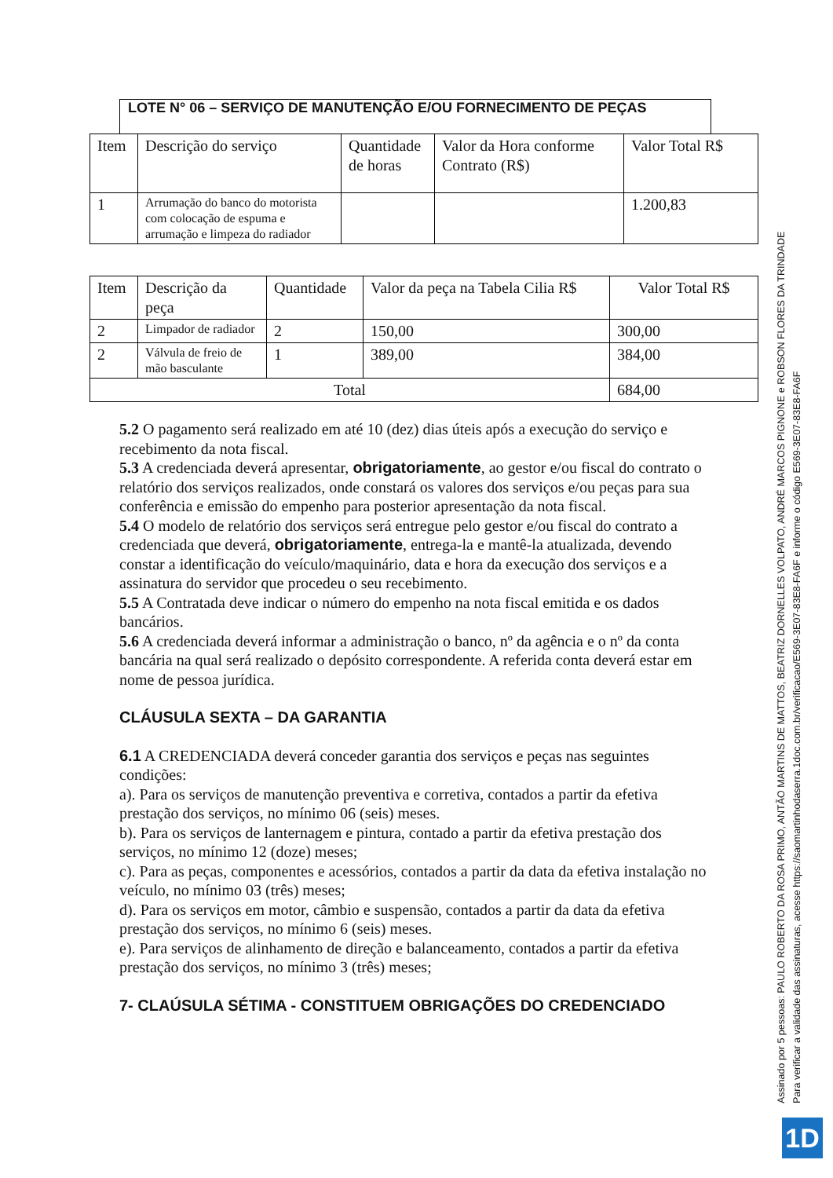LOTE N° 06 – SERVIÇO DE MANUTENÇÃO E/OU FORNECIMENTO DE PEÇAS
| Item | Descrição do serviço | Quantidade de horas | Valor da Hora conforme Contrato (R$) | Valor Total R$ |
| 1 | Arrumação do banco do motorista com colocação de espuma e arrumação e limpeza do radiador | | | 1.200,83 |
| Item | Descrição da peça | Quantidade | Valor da peça na Tabela Cilia R$ | Valor Total R$ |
| 2 | Limpador de radiador | 2 | 150,00 | 300,00 |
| 2 | Válvula de freio de mão basculante | 1 | 389,00 | 384,00 |
| Total | | | | 684,00 |
5.2 O pagamento será realizado em até 10 (dez) dias úteis após a execução do serviço e recebimento da nota fiscal.
5.3 A credenciada deverá apresentar, obrigatoriamente, ao gestor e/ou fiscal do contrato o relatório dos serviços realizados, onde constará os valores dos serviços e/ou peças para sua conferência e emissão do empenho para posterior apresentação da nota fiscal.
5.4 O modelo de relatório dos serviços será entregue pelo gestor e/ou fiscal do contrato a credenciada que deverá, obrigatoriamente, entrega-la e mantê-la atualizada, devendo constar a identificação do veículo/maquinário, data e hora da execução dos serviços e a assinatura do servidor que procedeu o seu recebimento.
5.5 A Contratada deve indicar o número do empenho na nota fiscal emitida e os dados bancários.
5.6 A credenciada deverá informar a administração o banco, nº da agência e o nº da conta bancária na qual será realizado o depósito correspondente. A referida conta deverá estar em nome de pessoa jurídica.
CLÁUSULA SEXTA – DA GARANTIA
6.1 A CREDENCIADA deverá conceder garantia dos serviços e peças nas seguintes condições:
a). Para os serviços de manutenção preventiva e corretiva, contados a partir da efetiva prestação dos serviços, no mínimo 06 (seis) meses.
b). Para os serviços de lanternagem e pintura, contado a partir da efetiva prestação dos serviços, no mínimo 12 (doze) meses;
c). Para as peças, componentes e acessórios, contados a partir da data da efetiva instalação no veículo, no mínimo 03 (três) meses;
d). Para os serviços em motor, câmbio e suspensão, contados a partir da data da efetiva prestação dos serviços, no mínimo 6 (seis) meses.
e). Para serviços de alinhamento de direção e balanceamento, contados a partir da efetiva prestação dos serviços, no mínimo 3 (três) meses;
7- CLAÚSULA SÉTIMA - CONSTITUEM OBRIGAÇÕES DO CREDENCIADO
Assinado por 5 pessoas: PAULO ROBERTO DA ROSA PRIMO, ANTÃO MARTINS DE MATTOS, BEATRIZ DORNELLES VOLPATO, ANDRÉ MARCOS PIGNONE e ROBSON FLORES DA TRINDADE
Para verificar a validade das assinaturas, acesse https://saomartinhodaserra.1doc.com.br/verificacao/E569-3E07-83E8-FA6F e informe o código E569-3E07-83E8-FA6F
1D